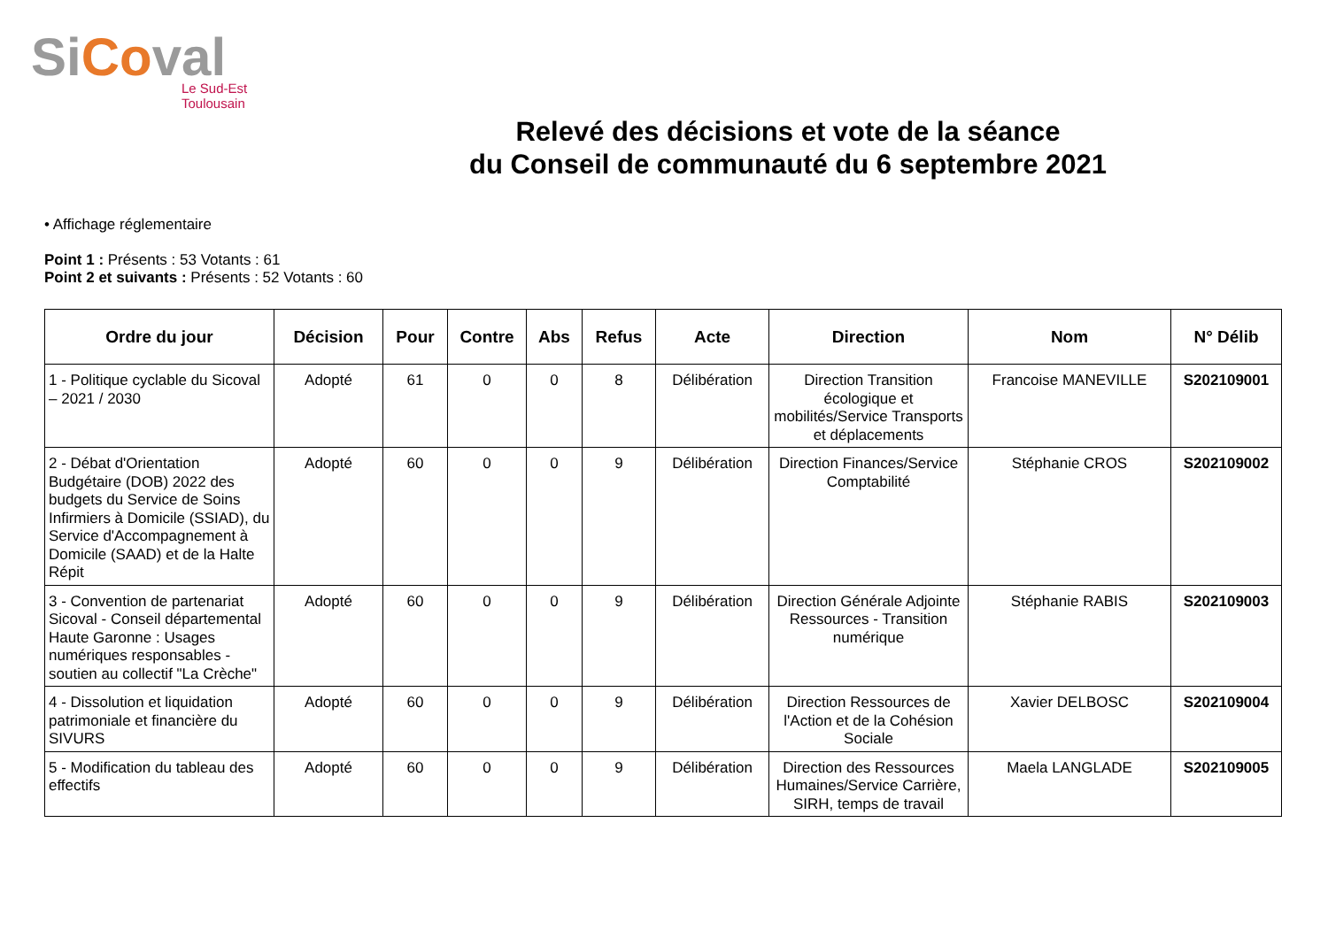SiCoval
Le Sud-Est
Toulousain
Relevé des décisions et vote de la séance
du Conseil de communauté du 6 septembre 2021
• Affichage réglementaire
Point 1 : Présents : 53 Votants : 61
Point 2 et suivants : Présents : 52 Votants : 60
| Ordre du jour | Décision | Pour | Contre | Abs | Refus | Acte | Direction | Nom | N° Délib |
| --- | --- | --- | --- | --- | --- | --- | --- | --- | --- |
| 1 - Politique cyclable du Sicoval – 2021 / 2030 | Adopté | 61 | 0 | 0 | 8 | Délibération | Direction Transition écologique et mobilités/Service Transports et déplacements | Francoise MANEVILLE | S202109001 |
| 2 - Débat d'Orientation Budgétaire (DOB) 2022 des budgets du Service de Soins Infirmiers à Domicile (SSIAD), du Service d'Accompagnement à Domicile (SAAD) et de la Halte Répit | Adopté | 60 | 0 | 0 | 9 | Délibération | Direction Finances/Service Comptabilité | Stéphanie CROS | S202109002 |
| 3 - Convention de partenariat Sicoval - Conseil départemental Haute Garonne : Usages numériques responsables - soutien au collectif "La Crèche" | Adopté | 60 | 0 | 0 | 9 | Délibération | Direction Générale Adjointe Ressources - Transition numérique | Stéphanie RABIS | S202109003 |
| 4 - Dissolution et liquidation patrimoniale et financière du SIVURS | Adopté | 60 | 0 | 0 | 9 | Délibération | Direction Ressources de l'Action et de la Cohésion Sociale | Xavier DELBOSC | S202109004 |
| 5 - Modification du tableau des effectifs | Adopté | 60 | 0 | 0 | 9 | Délibération | Direction des Ressources Humaines/Service Carrière, SIRH, temps de travail | Maela LANGLADE | S202109005 |